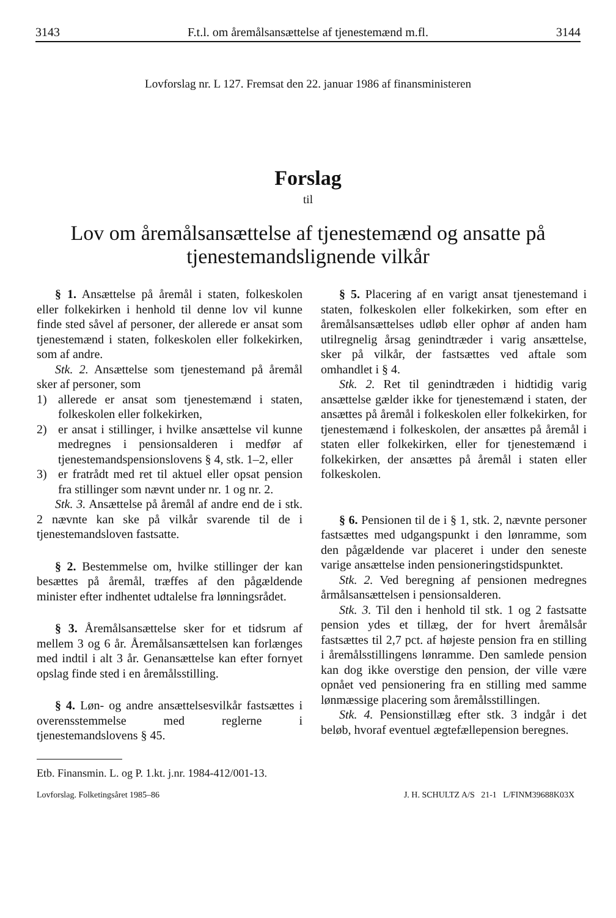3143 F.t.l. om åremålsansættelse af tjenestemænd m.fl. 3144
Lovforslag nr. L 127. Fremsat den 22. januar 1986 af finansministeren
Forslag
til
Lov om åremålsansættelse af tjenestemænd og ansatte på tjenestemandslignende vilkår
§ 1. Ansættelse på åremål i staten, folkeskolen eller folkekirken i henhold til denne lov vil kunne finde sted såvel af personer, der allerede er ansat som tjenestemænd i staten, folkeskolen eller folkekirken, som af andre.
Stk. 2. Ansættelse som tjenestemand på åremål sker af personer, som
1) allerede er ansat som tjenestemænd i staten, folkeskolen eller folkekirken,
2) er ansat i stillinger, i hvilke ansættelse vil kunne medregnes i pensionsalderen i medfør af tjenestemandspensionslovens § 4, stk. 1–2, eller
3) er fratrådt med ret til aktuel eller opsat pension fra stillinger som nævnt under nr. 1 og nr. 2.
Stk. 3. Ansættelse på åremål af andre end de i stk. 2 nævnte kan ske på vilkår svarende til de i tjenestemandsloven fastsatte.
§ 2. Bestemmelse om, hvilke stillinger der kan besættes på åremål, træffes af den pågældende minister efter indhentet udtalelse fra lønningsrådet.
§ 3. Åremålsansættelse sker for et tidsrum af mellem 3 og 6 år. Åremålsansættelsen kan forlænges med indtil i alt 3 år. Genansættelse kan efter fornyet opslag finde sted i en åremålsstilling.
§ 4. Løn- og andre ansættelsesvilkår fastsættes i overensstemmelse med reglerne i tjenestemandslovens § 45.
§ 5. Placering af en varigt ansat tjenestemand i staten, folkeskolen eller folkekirken, som efter en åremålsansættelses udløb eller ophør af anden ham utilregnelig årsag genindtræder i varig ansættelse, sker på vilkår, der fastsættes ved aftale som omhandlet i § 4.
Stk. 2. Ret til genindtræden i hidtidig varig ansættelse gælder ikke for tjenestemænd i staten, der ansættes på åremål i folkeskolen eller folkekirken, for tjenestemænd i folkeskolen, der ansættes på åremål i staten eller folkekirken, eller for tjenestemænd i folkekirken, der ansættes på åremål i staten eller folkeskolen.
§ 6. Pensionen til de i § 1, stk. 2, nævnte personer fastsættes med udgangspunkt i den lønramme, som den pågældende var placeret i under den seneste varige ansættelse inden pensioneringstidspunktet.
Stk. 2. Ved beregning af pensionen medregnes årmålsansættelsen i pensionsalderen.
Stk. 3. Til den i henhold til stk. 1 og 2 fastsatte pension ydes et tillæg, der for hvert åremålsår fastsættes til 2,7 pct. af højeste pension fra en stilling i åremålsstillingens lønramme. Den samlede pension kan dog ikke overstige den pension, der ville være opnået ved pensionering fra en stilling med samme lønmæssige placering som åremålsstillingen.
Stk. 4. Pensionstillæg efter stk. 3 indgår i det beløb, hvoraf eventuel ægtefællepension beregnes.
Etb. Finansmin. L. og P. 1.kt. j.nr. 1984-412/001-13.
Lovforslag. Folketingsåret 1985–86 J. H. SCHULTZ A/S 21-1 L/FINM39688K03X